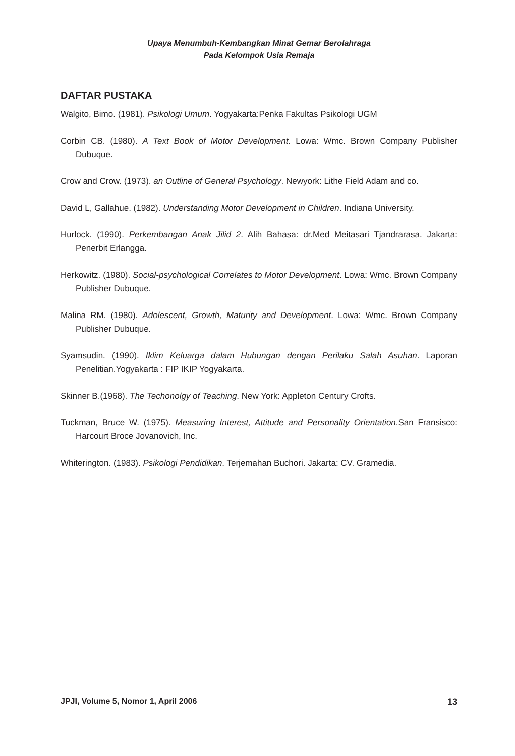Upaya Menumbuh-Kembangkan Minat Gemar Berolahraga
Pada Kelompok Usia Remaja
DAFTAR PUSTAKA
Walgito, Bimo. (1981). Psikologi Umum. Yogyakarta:Penka Fakultas Psikologi UGM
Corbin CB. (1980). A Text Book of Motor Development. Lowa: Wmc. Brown Company Publisher Dubuque.
Crow and Crow. (1973). an Outline of General Psychology. Newyork: Lithe Field Adam and co.
David L, Gallahue. (1982). Understanding Motor Development in Children. Indiana University.
Hurlock. (1990). Perkembangan Anak Jilid 2. Alih Bahasa: dr.Med Meitasari Tjandrarasa. Jakarta: Penerbit Erlangga.
Herkowitz. (1980). Social-psychological Correlates to Motor Development. Lowa: Wmc. Brown Company Publisher Dubuque.
Malina RM. (1980). Adolescent, Growth, Maturity and Development. Lowa: Wmc. Brown Company Publisher Dubuque.
Syamsudin. (1990). Iklim Keluarga dalam Hubungan dengan Perilaku Salah Asuhan. Laporan Penelitian.Yogyakarta : FIP IKIP Yogyakarta.
Skinner B.(1968). The Techonolgy of Teaching. New York: Appleton Century Crofts.
Tuckman, Bruce W. (1975). Measuring Interest, Attitude and Personality Orientation.San Fransisco: Harcourt Broce Jovanovich, Inc.
Whiterington. (1983). Psikologi Pendidikan. Terjemahan Buchori. Jakarta: CV. Gramedia.
JPJI, Volume 5, Nomor 1, April 2006 13